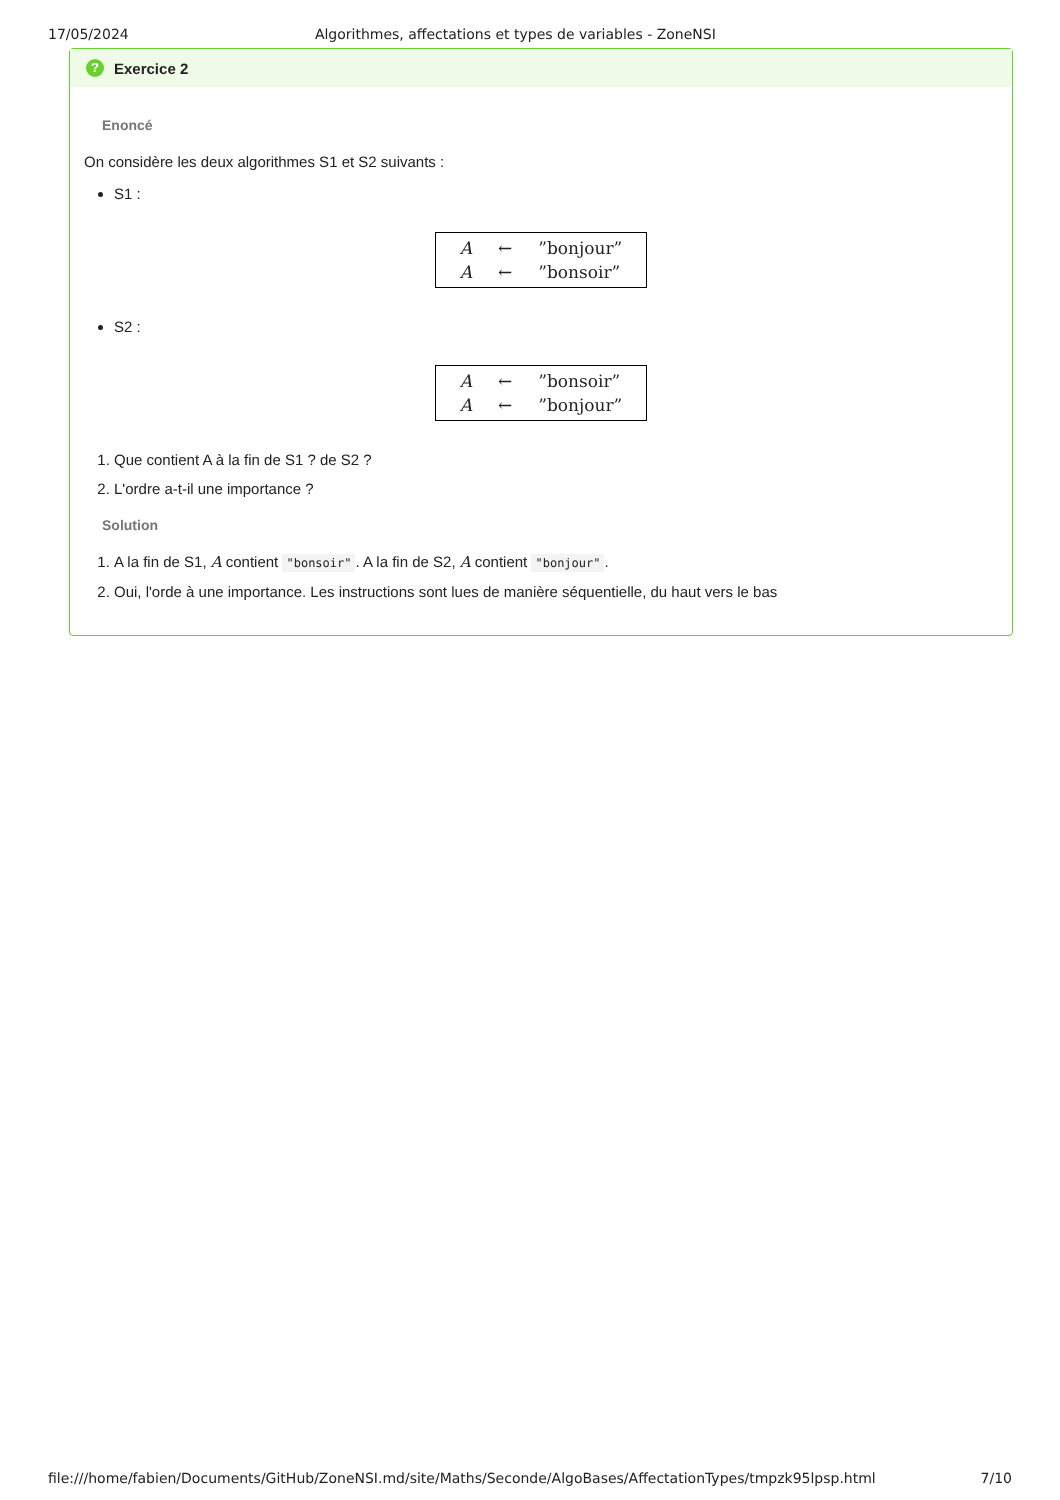17/05/2024 Algorithmes, affectations et types de variables - ZoneNSI
? Exercice 2
Enoncé
On considère les deux algorithmes S1 et S2 suivants :
S1 :
| A | ← | ”bonjour” |
| A | ← | ”bonsoir” |
S2 :
| A | ← | ”bonsoir” |
| A | ← | ”bonjour” |
1. Que contient A à la fin de S1 ? de S2 ?
2. L'ordre a-t-il une importance ?
Solution
1. A la fin de S1, A contient "bonsoir". A la fin de S2, A contient "bonjour".
2. Oui, l'orde à une importance. Les instructions sont lues de manière séquentielle, du haut vers le bas
file:///home/fabien/Documents/GitHub/ZoneNSI.md/site/Maths/Seconde/AlgoBases/AffectationTypes/tmpzk95lpsp.html 7/10